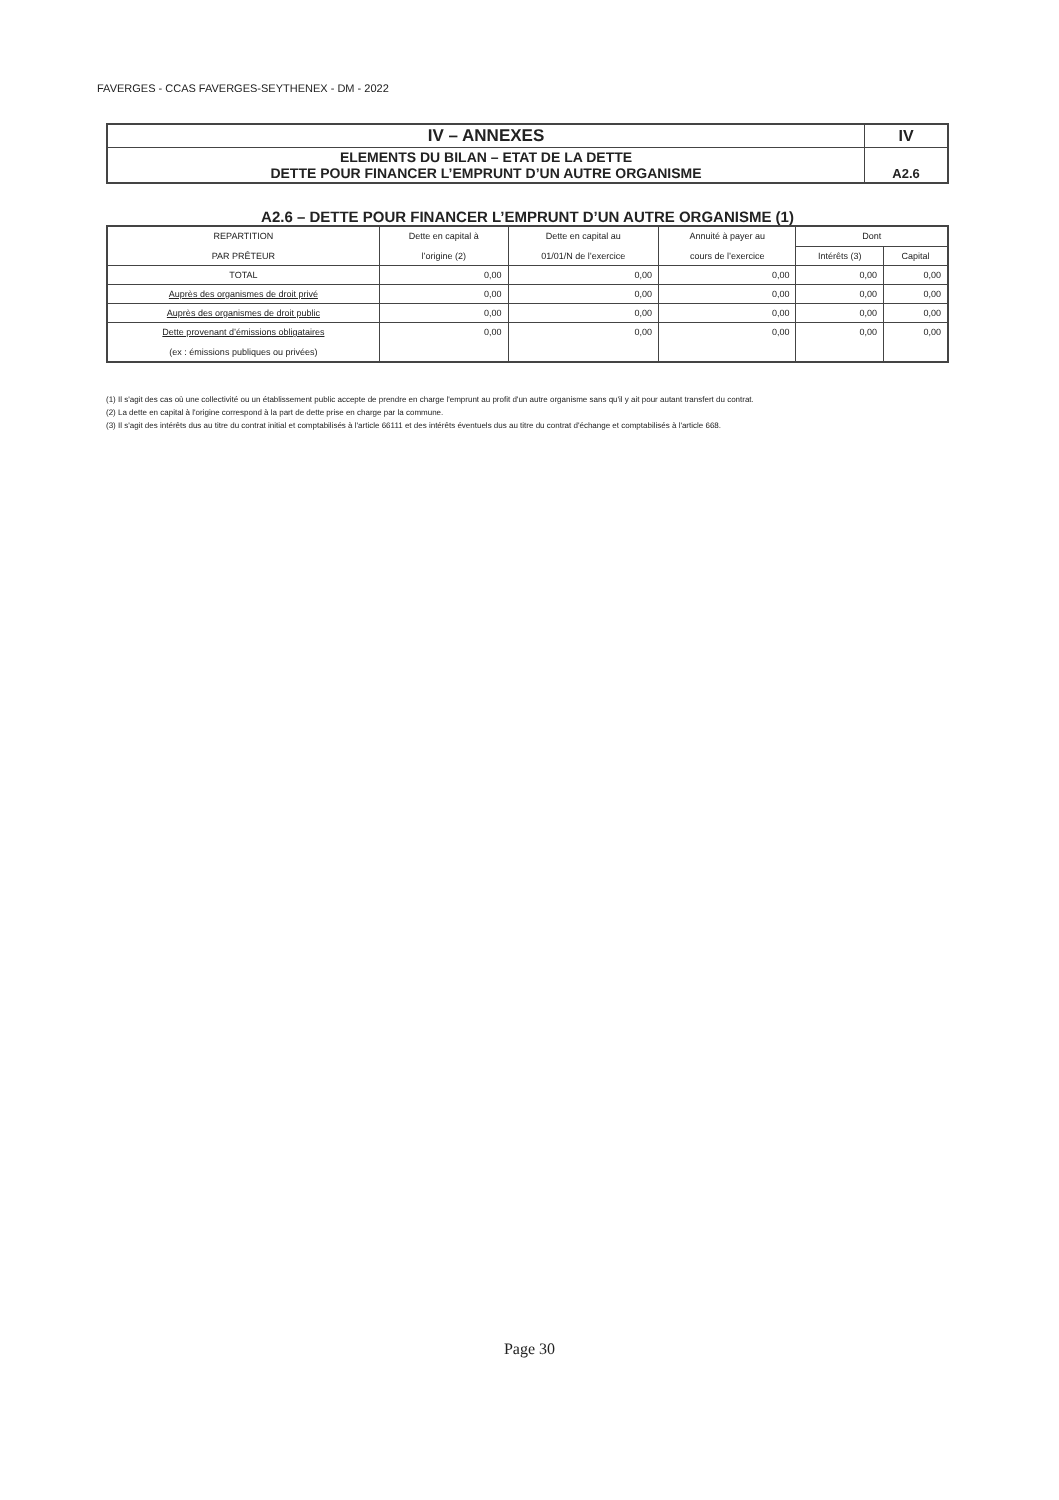FAVERGES - CCAS FAVERGES-SEYTHENEX - DM - 2022
| IV – ANNEXES | IV |
| ELEMENTS DU BILAN – ETAT DE LA DETTE DETTE POUR FINANCER L’EMPRUNT D’UN AUTRE ORGANISME | A2.6 |
A2.6 – DETTE POUR FINANCER L’EMPRUNT D’UN AUTRE ORGANISME (1)
| REPARTITION PAR PRÊTEUR | Dette en capital à l’origine (2) | Dette en capital au 01/01/N de l’exercice | Annuité à payer au cours de l’exercice | Dont | |
| --- | --- | --- | --- | --- | --- |
| | | | | Intérêts (3) | Capital |
| TOTAL | 0,00 | 0,00 | 0,00 | 0,00 | 0,00 |
| Auprès des organismes de droit privé | 0,00 | 0,00 | 0,00 | 0,00 | 0,00 |
| Auprès des organismes de droit public | 0,00 | 0,00 | 0,00 | 0,00 | 0,00 |
| Dette provenant d’émissions obligataires (ex : émissions publiques ou privées) | 0,00 | 0,00 | 0,00 | 0,00 | 0,00 |
(1) Il s'agit des cas où une collectivité ou un établissement public accepte de prendre en charge l'emprunt au profit d'un autre organisme sans qu'il y ait pour autant transfert du contrat.
(2) La dette en capital à l'origine correspond à la part de dette prise en charge par la commune.
(3) Il s'agit des intérêts dus au titre du contrat initial et comptabilisés à l'article 66111 et des intérêts éventuels dus au titre du contrat d'échange et comptabilisés à l'article 668.
Page 30